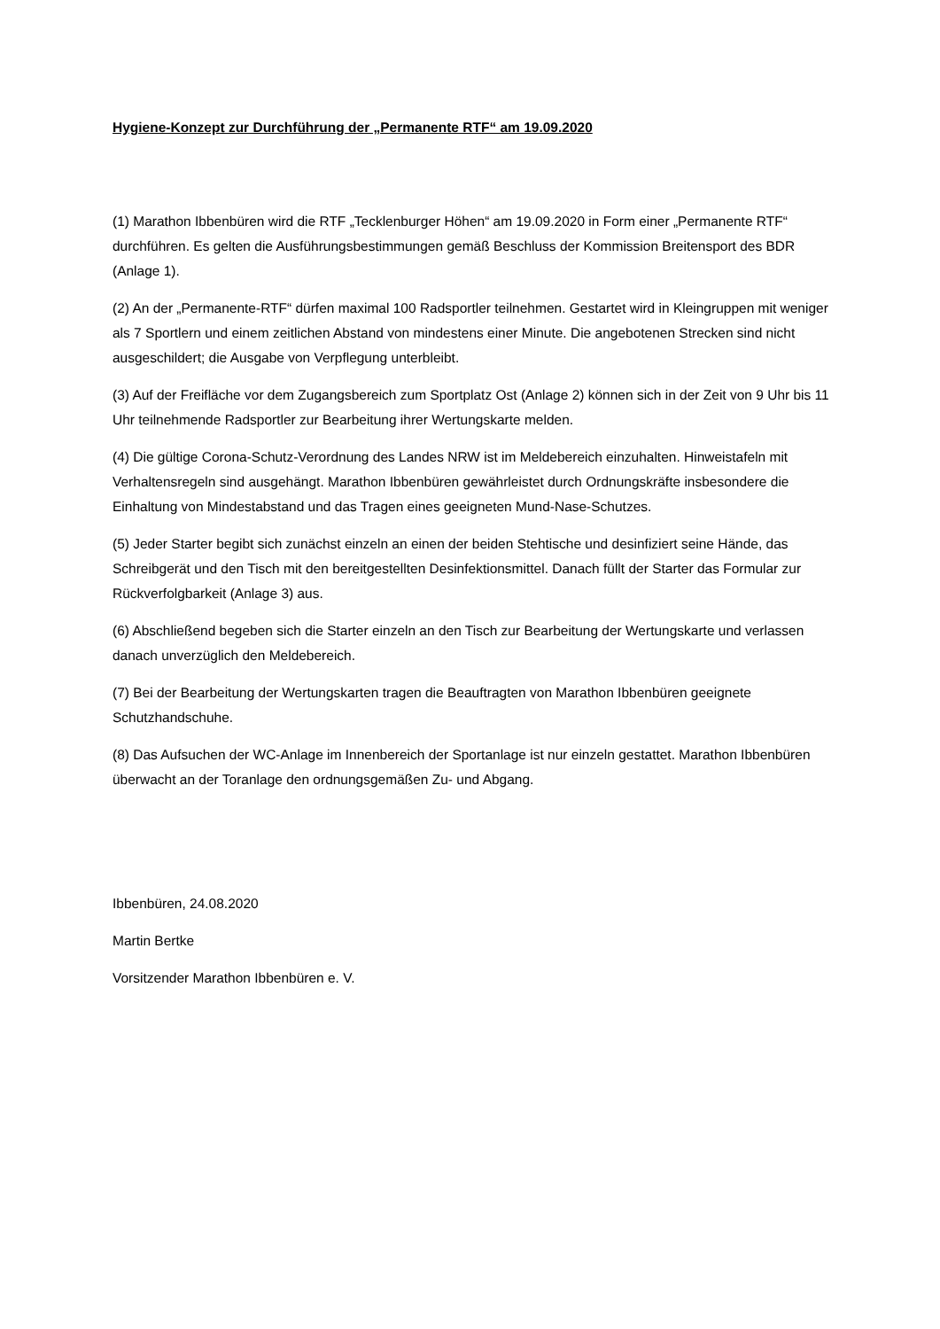Hygiene-Konzept zur Durchführung der „Permanente RTF“ am 19.09.2020
(1) Marathon Ibbenbüren wird die RTF „Tecklenburger Höhen“ am 19.09.2020 in Form einer „Permanente RTF“ durchführen. Es gelten die Ausführungsbestimmungen gemäß Beschluss der Kommission Breitensport des BDR (Anlage 1).
(2) An der „Permanente-RTF“ dürfen maximal 100 Radsportler teilnehmen. Gestartet wird in Kleingruppen mit weniger als 7 Sportlern und einem zeitlichen Abstand von mindestens einer Minute. Die angebotenen Strecken sind nicht ausgeschildert; die Ausgabe von Verpflegung unterbleibt.
(3) Auf der Freifläche vor dem Zugangsbereich zum Sportplatz Ost (Anlage 2) können sich in der Zeit von 9 Uhr bis 11 Uhr teilnehmende Radsportler zur Bearbeitung ihrer Wertungskarte melden.
(4) Die gültige Corona-Schutz-Verordnung des Landes NRW ist im Meldebereich einzuhalten. Hinweistafeln mit Verhaltensregeln sind ausgehängt. Marathon Ibbenbüren gewährleistet durch Ordnungskräfte insbesondere die Einhaltung von Mindestabstand und das Tragen eines geeigneten Mund-Nase-Schutzes.
(5) Jeder Starter begibt sich zunächst einzeln an einen der beiden Stehtische und desinfiziert seine Hände, das Schreibgerät und den Tisch mit den bereitgestellten Desinfektionsmittel. Danach füllt der Starter das Formular zur Rückverfolgbarkeit (Anlage 3) aus.
(6) Abschließend begeben sich die Starter einzeln an den Tisch zur Bearbeitung der Wertungskarte und verlassen danach unverzüglich den Meldebereich.
(7) Bei der Bearbeitung der Wertungskarten tragen die Beauftragten von Marathon Ibbenbüren geeignete Schutzhandschuhe.
(8) Das Aufsuchen der WC-Anlage im Innenbereich der Sportanlage ist nur einzeln gestattet. Marathon Ibbenbüren überwacht an der Toranlage den ordnungsgemäßen Zu- und Abgang.
Ibbenbüren, 24.08.2020
Martin Bertke
Vorsitzender Marathon Ibbenbüren e. V.